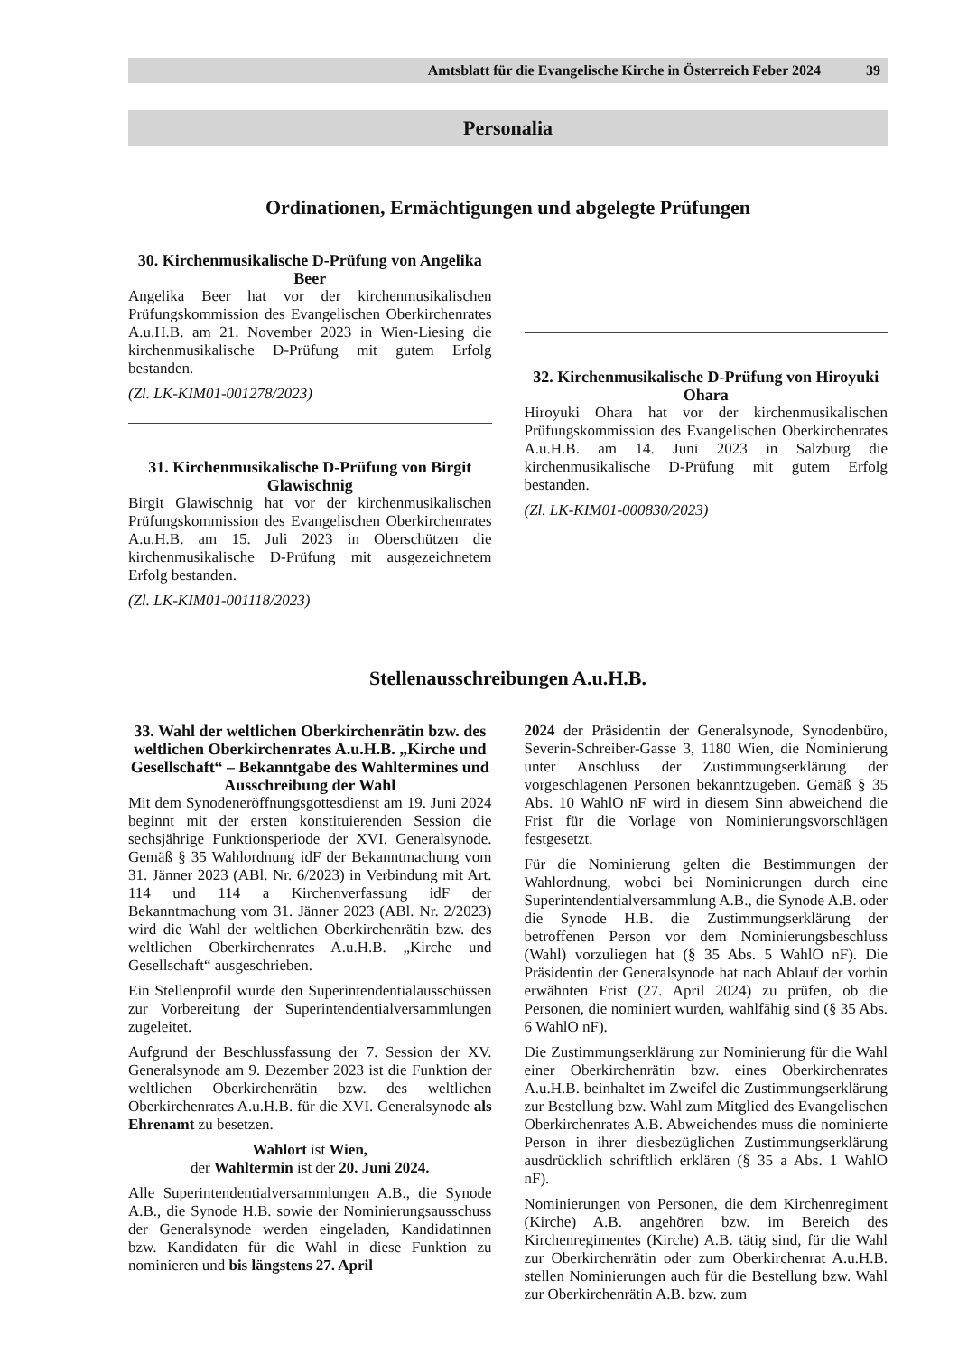Amtsblatt für die Evangelische Kirche in Österreich Feber 2024 39
Personalia
Ordinationen, Ermächtigungen und abgelegte Prüfungen
30. Kirchenmusikalische D-Prüfung von Angelika Beer
Angelika Beer hat vor der kirchenmusikalischen Prüfungskommission des Evangelischen Oberkirchenrates A.u.H.B. am 21. November 2023 in Wien-Liesing die kirchenmusikalische D-Prüfung mit gutem Erfolg bestanden.
(Zl. LK-KIM01-001278/2023)
31. Kirchenmusikalische D-Prüfung von Birgit Glawischnig
Birgit Glawischnig hat vor der kirchenmusikalischen Prüfungskommission des Evangelischen Oberkirchenrates A.u.H.B. am 15. Juli 2023 in Oberschützen die kirchenmusikalische D-Prüfung mit ausgezeichnetem Erfolg bestanden.
(Zl. LK-KIM01-001118/2023)
32. Kirchenmusikalische D-Prüfung von Hiroyuki Ohara
Hiroyuki Ohara hat vor der kirchenmusikalischen Prüfungskommission des Evangelischen Oberkirchenrates A.u.H.B. am 14. Juni 2023 in Salzburg die kirchenmusikalische D-Prüfung mit gutem Erfolg bestanden.
(Zl. LK-KIM01-000830/2023)
Stellenausschreibungen A.u.H.B.
33. Wahl der weltlichen Oberkirchenrätin bzw. des weltlichen Oberkirchenrates A.u.H.B. „Kirche und Gesellschaft“ – Bekanntgabe des Wahltermines und Ausschreibung der Wahl
Mit dem Synodeneröffnungsgottesdienst am 19. Juni 2024 beginnt mit der ersten konstituierenden Session die sechsjährige Funktionsperiode der XVI. Generalsynode. Gemäß § 35 Wahlordnung idF der Bekanntmachung vom 31. Jänner 2023 (ABl. Nr. 6/2023) in Verbindung mit Art. 114 und 114 a Kirchenverfassung idF der Bekanntmachung vom 31. Jänner 2023 (ABl. Nr. 2/2023) wird die Wahl der weltlichen Oberkirchenrätin bzw. des weltlichen Oberkirchenrates A.u.H.B. „Kirche und Gesellschaft“ ausgeschrieben.
Ein Stellenprofil wurde den Superintendentialausschüssen zur Vorbereitung der Superintendentialversammlungen zugeleitet.
Aufgrund der Beschlussfassung der 7. Session der XV. Generalsynode am 9. Dezember 2023 ist die Funktion der weltlichen Oberkirchenrätin bzw. des weltlichen Oberkirchenrates A.u.H.B. für die XVI. Generalsynode als Ehrenamt zu besetzen.
Wahlort ist Wien,
der Wahltermin ist der 20. Juni 2024.
Alle Superintendentialversammlungen A.B., die Synode A.B., die Synode H.B. sowie der Nominierungsausschuss der Generalsynode werden eingeladen, Kandidatinnen bzw. Kandidaten für die Wahl in diese Funktion zu nominieren und bis längstens 27. April
2024 der Präsidentin der Generalsynode, Synodenbüro, Severin-Schreiber-Gasse 3, 1180 Wien, die Nominierung unter Anschluss der Zustimmungserklärung der vorgeschlagenen Personen bekanntzugeben. Gemäß § 35 Abs. 10 WahlO nF wird in diesem Sinn abweichend die Frist für die Vorlage von Nominierungsvorschlägen festgesetzt.
Für die Nominierung gelten die Bestimmungen der Wahlordnung, wobei bei Nominierungen durch eine Superintendentialversammlung A.B., die Synode A.B. oder die Synode H.B. die Zustimmungserklärung der betroffenen Person vor dem Nominierungsbeschluss (Wahl) vorzuliegen hat (§ 35 Abs. 5 WahlO nF). Die Präsidentin der Generalsynode hat nach Ablauf der vorhin erwähnten Frist (27. April 2024) zu prüfen, ob die Personen, die nominiert wurden, wahlfähig sind (§ 35 Abs. 6 WahlO nF).
Die Zustimmungserklärung zur Nominierung für die Wahl einer Oberkirchenrätin bzw. eines Oberkirchenrates A.u.H.B. beinhaltet im Zweifel die Zustimmungserklärung zur Bestellung bzw. Wahl zum Mitglied des Evangelischen Oberkirchenrates A.B. Abweichendes muss die nominierte Person in ihrer diesbezüglichen Zustimmungserklärung ausdrücklich schriftlich erklären (§ 35 a Abs. 1 WahlO nF).
Nominierungen von Personen, die dem Kirchenregiment (Kirche) A.B. angehören bzw. im Bereich des Kirchenregimentes (Kirche) A.B. tätig sind, für die Wahl zur Oberkirchenrätin oder zum Oberkirchenrat A.u.H.B. stellen Nominierungen auch für die Bestellung bzw. Wahl zur Oberkirchenrätin A.B. bzw. zum